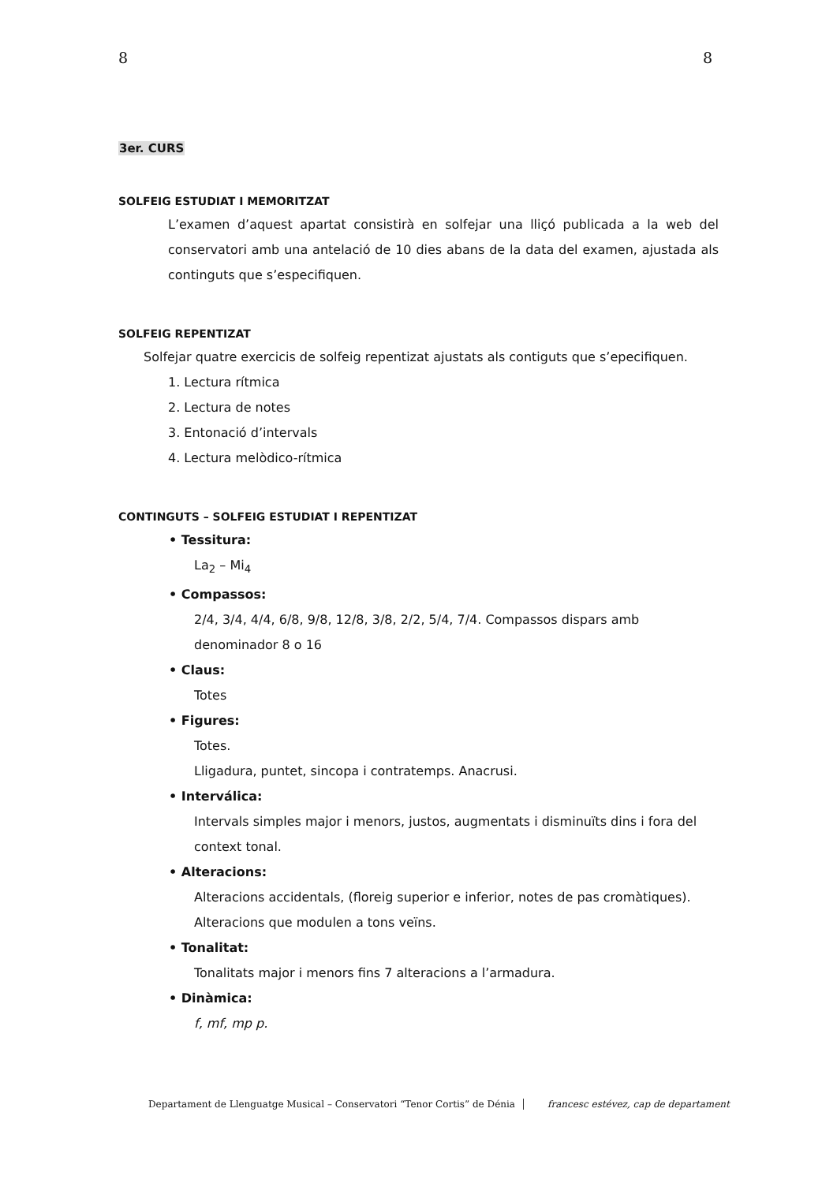8 8
3er. CURS
SOLFEIG ESTUDIAT I MEMORITZAT
L’examen d’aquest apartat consistirà en solfejar una lliçó publicada a la web del conservatori amb una antelació de 10 dies abans de la data del examen, ajustada als continguts que s’especifiquen.
SOLFEIG REPENTIZAT
Solfejar quatre exercicis de solfeig repentizat ajustats als contiguts que s’epecifiquen.
1. Lectura rítmica
2. Lectura de notes
3. Entonació d’intervals
4. Lectura melòdico-rítmica
CONTINGUTS – SOLFEIG ESTUDIAT I REPENTIZAT
• Tessitura:
La<sub>2</sub> – Mi<sub>4</sub>
• Compassos:
2/4, 3/4, 4/4, 6/8, 9/8, 12/8, 3/8, 2/2, 5/4, 7/4. Compassos dispars amb denominador 8 o 16
• Claus:
Totes
• Figures:
Totes.
Lligadura, puntet, sincopa i contratemps. Anacrusi.
• Interválica:
Intervals simples major i menors, justos, augmentats i disminuïts dins i fora del context tonal.
• Alteracions:
Alteracions accidentals, (floreig superior e inferior, notes de pas cromàtiques). Alteracions que modulen a tons veïns.
• Tonalitat:
Tonalitats major i menors fins 7 alteracions a l’armadura.
• Dinàmica:
f, mf, mp p.
Departament de Llenguatge Musical – Conservatori “Tenor Cortis” de Dénia francesc estévez, cap de departament